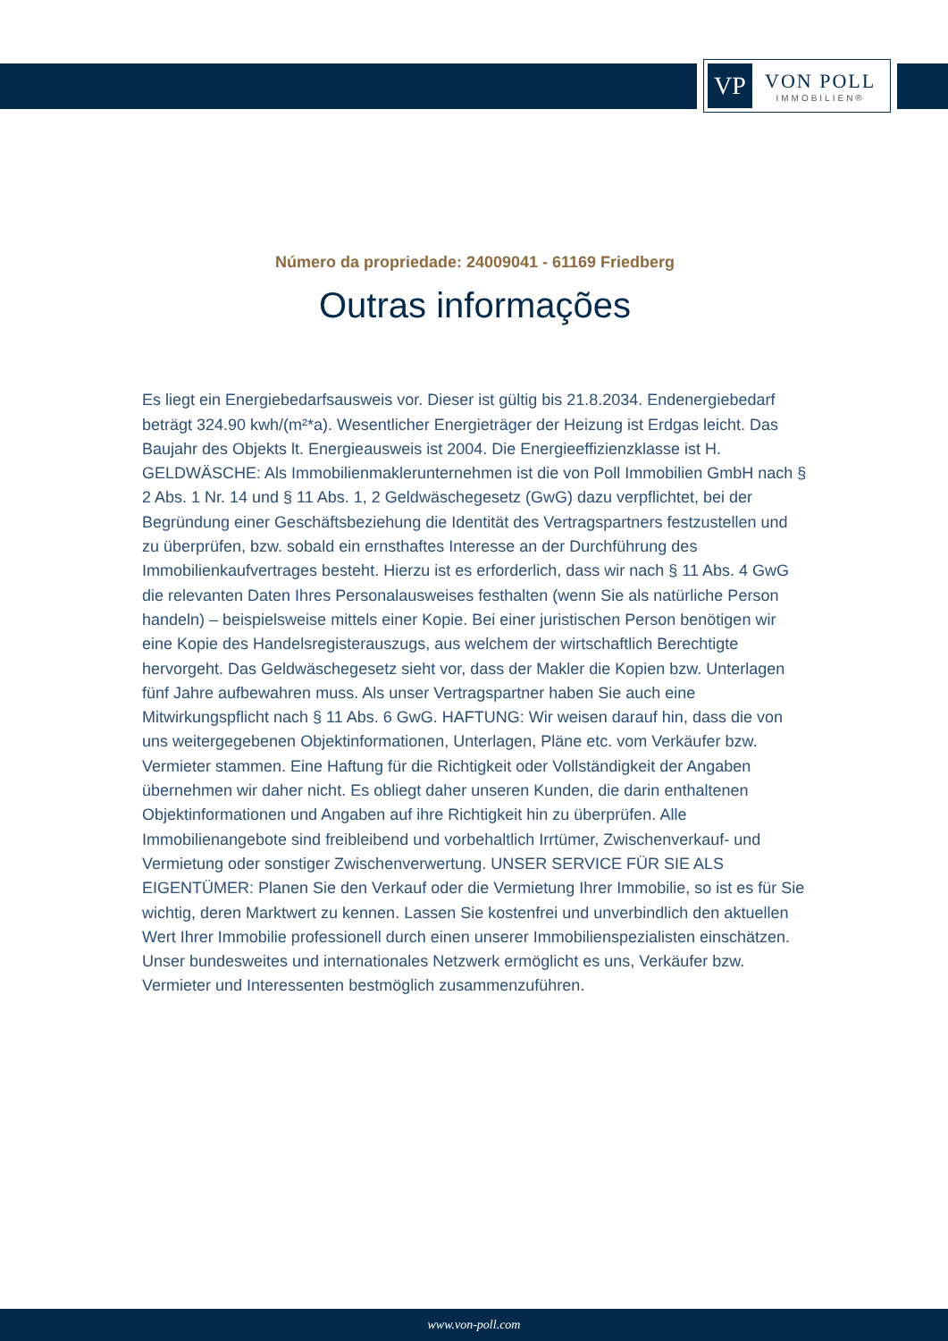VP
VON POLL
IMMOBILIEN®
Número da propriedade: 24009041 - 61169 Friedberg
Outras informações
Es liegt ein Energiebedarfsausweis vor. Dieser ist gültig bis 21.8.2034. Endenergiebedarf beträgt 324.90 kwh/(m²*a). Wesentlicher Energieträger der Heizung ist Erdgas leicht. Das Baujahr des Objekts lt. Energieausweis ist 2004. Die Energieeffizienzklasse ist H. GELDWÄSCHE: Als Immobilienmaklerunternehmen ist die von Poll Immobilien GmbH nach § 2 Abs. 1 Nr. 14 und § 11 Abs. 1, 2 Geldwäschegesetz (GwG) dazu verpflichtet, bei der Begründung einer Geschäftsbeziehung die Identität des Vertragspartners festzustellen und zu überprüfen, bzw. sobald ein ernsthaftes Interesse an der Durchführung des Immobilienkaufvertrages besteht. Hierzu ist es erforderlich, dass wir nach § 11 Abs. 4 GwG die relevanten Daten Ihres Personalausweises festhalten (wenn Sie als natürliche Person handeln) – beispielsweise mittels einer Kopie. Bei einer juristischen Person benötigen wir eine Kopie des Handelsregisterauszugs, aus welchem der wirtschaftlich Berechtigte hervorgeht. Das Geldwäschegesetz sieht vor, dass der Makler die Kopien bzw. Unterlagen fünf Jahre aufbewahren muss. Als unser Vertragspartner haben Sie auch eine Mitwirkungspflicht nach § 11 Abs. 6 GwG. HAFTUNG: Wir weisen darauf hin, dass die von uns weitergegebenen Objektinformationen, Unterlagen, Pläne etc. vom Verkäufer bzw. Vermieter stammen. Eine Haftung für die Richtigkeit oder Vollständigkeit der Angaben übernehmen wir daher nicht. Es obliegt daher unseren Kunden, die darin enthaltenen Objektinformationen und Angaben auf ihre Richtigkeit hin zu überprüfen. Alle Immobilienangebote sind freibleibend und vorbehaltlich Irrtümer, Zwischenverkauf- und Vermietung oder sonstiger Zwischenverwertung. UNSER SERVICE FÜR SIE ALS EIGENTÜMER: Planen Sie den Verkauf oder die Vermietung Ihrer Immobilie, so ist es für Sie wichtig, deren Marktwert zu kennen. Lassen Sie kostenfrei und unverbindlich den aktuellen Wert Ihrer Immobilie professionell durch einen unserer Immobilienspezialisten einschätzen. Unser bundesweites und internationales Netzwerk ermöglicht es uns, Verkäufer bzw. Vermieter und Interessenten bestmöglich zusammenzuführen.
www.von-poll.com